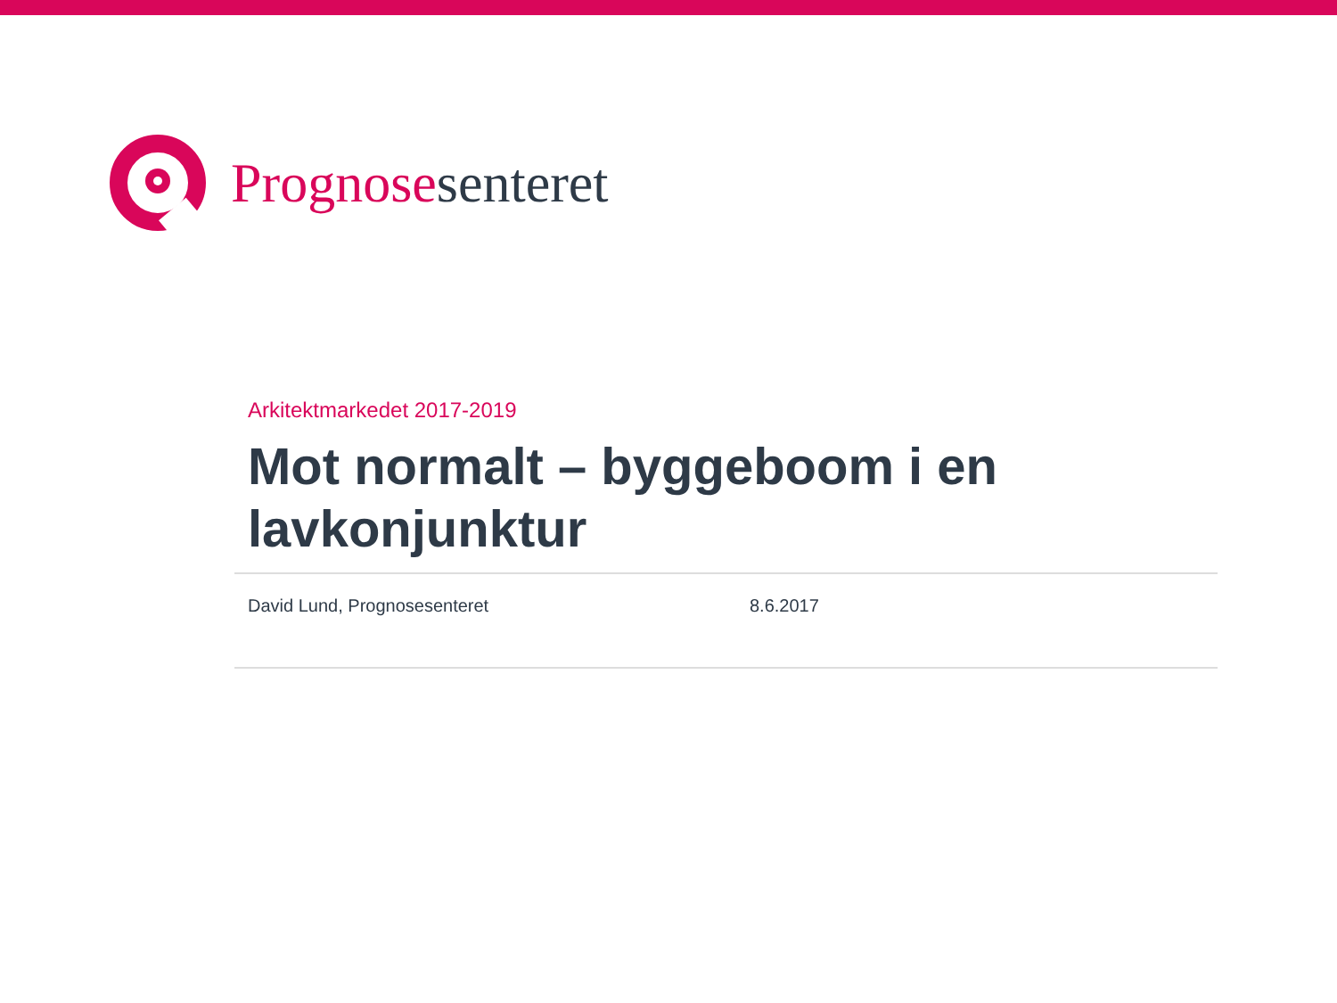Prognosesenteret
Arkitektmarkedet 2017-2019
Mot normalt – byggeboom i en lavkonjunktur
David Lund, Prognosesenteret 8.6.2017